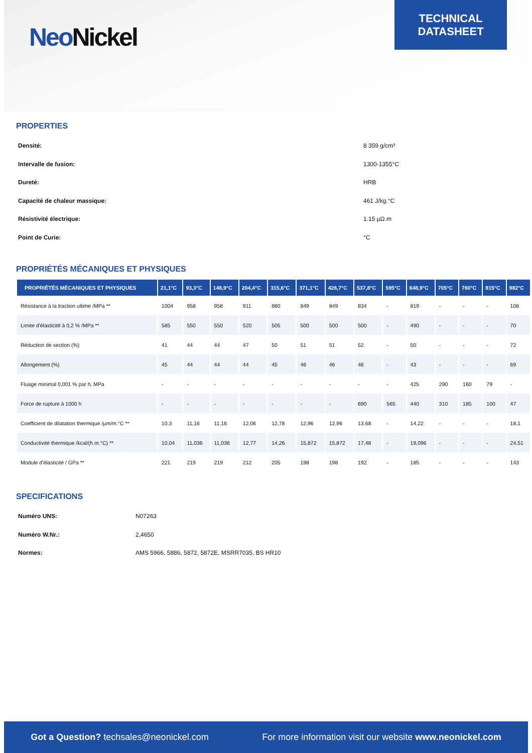Neo Nickel
TECHNICAL
DATASHEET
PROPERTIES
| Densité: | 8 359 g/cm³ |
| Intervalle de fusion: | 1300-1355°C |
| Dureté: | HRB |
| Capacité de chaleur massique: | 461 J/kg.°C |
| Résistivité électrique: | 1.15 µΩ.m |
| Point de Curie: | °C |
PROPRIÉTÉS MÉCANIQUES ET PHYSIQUES
| PROPRIÉTÉS MÉCANIQUES ET PHYSIQUES | 21,1°C | 93,3°C | 148,9°C | 204,4°C | 315,6°C | 371,1°C | 426,7°C | 537,8°C | 595°C | 648,9°C | 705°C | 760°C | 815°C | 982°C |
| --- | --- | --- | --- | --- | --- | --- | --- | --- | --- | --- | --- | --- | --- | --- |
| Résistance à la traction ultime /MPa ** | 1004 | 958 | 958 | 911 | 880 | 849 | 849 | 834 | - | 819 | - | - | - | 108 |
| Limite d'élasticité à 0,2 % /MPa ** | 585 | 550 | 550 | 520 | 505 | 500 | 500 | 500 | - | 490 | - | - | - | 70 |
| Réduction de section (%) | 41 | 44 | 44 | 47 | 50 | 51 | 51 | 52 | - | 50 | - | - | - | 72 |
| Allongement (%) | 45 | 44 | 44 | 44 | 45 | 46 | 46 | 46 | - | 43 | - | - | - | 69 |
| Fluage minimal 0,001 % par h, MPa | - | - | - | - | - | - | - | - | - | 425 | 290 | 160 | 79 | - |
| Force de rupture à 1000 h | - | - | - | - | - | - | - | 690 | 565 | 440 | 310 | 185 | 100 | 47 |
| Coefficient de dilatation thermique /µm/m.°C ** | 10,3 | 11,16 | 11,16 | 12,06 | 12,78 | 12,96 | 12,96 | 13,68 | - | 14,22 | - | - | - | 18,1 |
| Conductivité thermique /kcal/(h.m.°C) ** | 10,04 | 11,036 | 11,036 | 12,77 | 14,26 | 15,872 | 15,872 | 17,48 | - | 19,096 | - | - | - | 24,51 |
| Module d'élasticité / GPa ** | 221 | 219 | 219 | 212 | 205 | 198 | 198 | 192 | - | 185 | - | - | - | 143 |
SPECIFICATIONS
| Numéro UNS: | N07263 |
| Numéro W.Nr.: | 2,4650 |
| Normes: | AMS 5966, 5886, 5872, 5872E, MSRR7035, BS HR10 |
Got a Question? techsales@neonickel.com
For more information visit our website www.neonickel.com